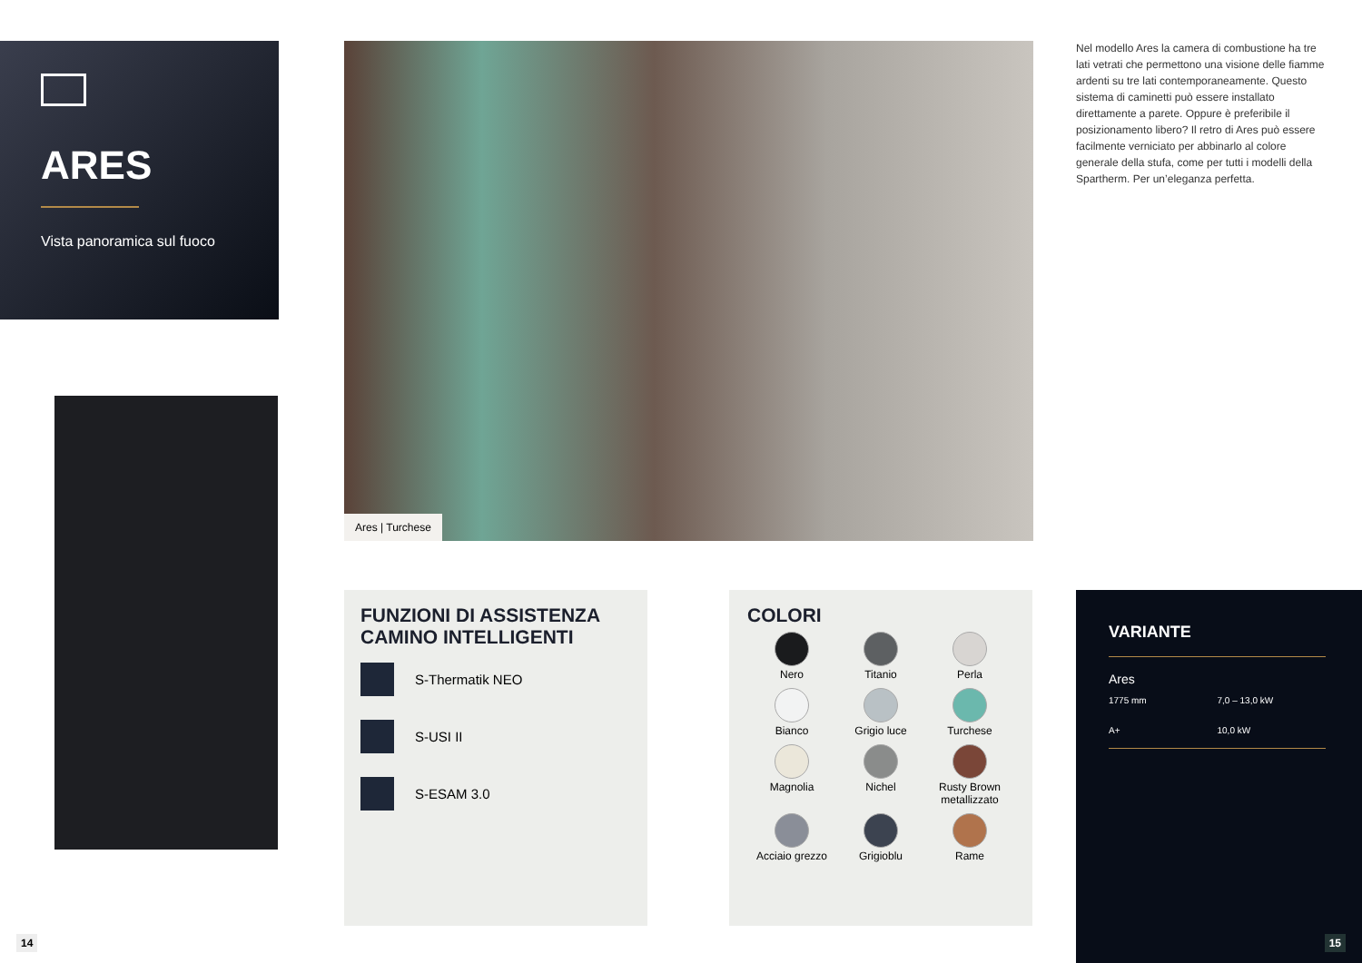ARES
Vista panoramica sul fuoco
Ares | Turchese
Nel modello Ares la camera di combustione ha tre lati vetrati che permettono una visione delle fiamme ardenti su tre lati contemporaneamente. Questo sistema di caminetti può essere installato direttamente a parete. Oppure è preferibile il posizionamento libero? Il retro di Ares può essere facilmente verniciato per abbinarlo al colore generale della stufa, come per tutti i modelli della Spartherm. Per un’eleganza perfetta.
FUNZIONI DI ASSISTENZA CAMINO INTELLIGENTI
S-Thermatik NEO
S-USI II
S-ESAM 3.0
COLORI
Nero
Titanio
Perla
Bianco
Grigio luce
Turchese
Magnolia
Nichel
Rusty Brown
metallizzato
Acciaio grezzo
Grigioblu
Rame
VARIANTE
Ares
1775 mm
7,0 – 13,0 kW
A+
10,0 kW
14 15